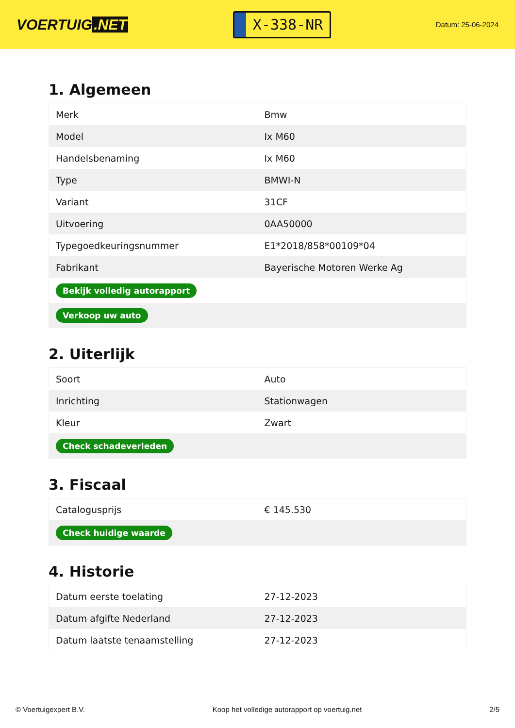VOERTUIG.NET
X-338-NR
Datum: 25-06-2024
1. Algemeen
| Merk | Bmw |
| Model | Ix M60 |
| Handelsbenaming | Ix M60 |
| Type | BMWI-N |
| Variant | 31CF |
| Uitvoering | 0AA50000 |
| Typegoedkeuringsnummer | E1*2018/858*00109*04 |
| Fabrikant | Bayerische Motoren Werke Ag |
| Bekijk volledig autorapport | |
| Verkoop uw auto | |
2. Uiterlijk
| Soort | Auto |
| Inrichting | Stationwagen |
| Kleur | Zwart |
| Check schadeverleden | |
3. Fiscaal
| Catalogusprijs | € 145.530 |
| Check huidige waarde | |
4. Historie
| Datum eerste toelating | 27-12-2023 |
| Datum afgifte Nederland | 27-12-2023 |
| Datum laatste tenaamstelling | 27-12-2023 |
© Voertuigexpert B.V. Koop het volledige autorapport op voertuig.net 2/5